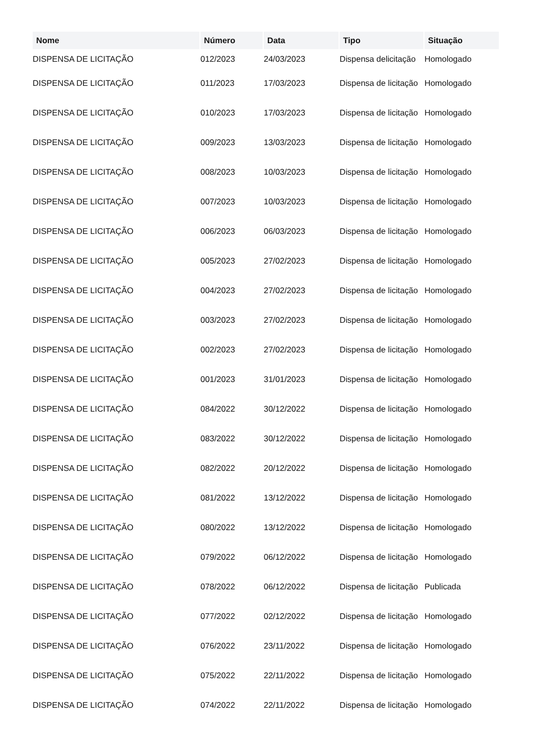| Nome | Número | Data | Tipo | Situação |
| --- | --- | --- | --- | --- |
| DISPENSA DE LICITAÇÃO | 012/2023 | 24/03/2023 | Dispensa delicitação | Homologado |
| DISPENSA DE LICITAÇÃO | 011/2023 | 17/03/2023 | Dispensa de licitação | Homologado |
| DISPENSA DE LICITAÇÃO | 010/2023 | 17/03/2023 | Dispensa de licitação | Homologado |
| DISPENSA DE LICITAÇÃO | 009/2023 | 13/03/2023 | Dispensa de licitação | Homologado |
| DISPENSA DE LICITAÇÃO | 008/2023 | 10/03/2023 | Dispensa de licitação | Homologado |
| DISPENSA DE LICITAÇÃO | 007/2023 | 10/03/2023 | Dispensa de licitação | Homologado |
| DISPENSA DE LICITAÇÃO | 006/2023 | 06/03/2023 | Dispensa de licitação | Homologado |
| DISPENSA DE LICITAÇÃO | 005/2023 | 27/02/2023 | Dispensa de licitação | Homologado |
| DISPENSA DE LICITAÇÃO | 004/2023 | 27/02/2023 | Dispensa de licitação | Homologado |
| DISPENSA DE LICITAÇÃO | 003/2023 | 27/02/2023 | Dispensa de licitação | Homologado |
| DISPENSA DE LICITAÇÃO | 002/2023 | 27/02/2023 | Dispensa de licitação | Homologado |
| DISPENSA DE LICITAÇÃO | 001/2023 | 31/01/2023 | Dispensa de licitação | Homologado |
| DISPENSA DE LICITAÇÃO | 084/2022 | 30/12/2022 | Dispensa de licitação | Homologado |
| DISPENSA DE LICITAÇÃO | 083/2022 | 30/12/2022 | Dispensa de licitação | Homologado |
| DISPENSA DE LICITAÇÃO | 082/2022 | 20/12/2022 | Dispensa de licitação | Homologado |
| DISPENSA DE LICITAÇÃO | 081/2022 | 13/12/2022 | Dispensa de licitação | Homologado |
| DISPENSA DE LICITAÇÃO | 080/2022 | 13/12/2022 | Dispensa de licitação | Homologado |
| DISPENSA DE LICITAÇÃO | 079/2022 | 06/12/2022 | Dispensa de licitação | Homologado |
| DISPENSA DE LICITAÇÃO | 078/2022 | 06/12/2022 | Dispensa de licitação | Publicada |
| DISPENSA DE LICITAÇÃO | 077/2022 | 02/12/2022 | Dispensa de licitação | Homologado |
| DISPENSA DE LICITAÇÃO | 076/2022 | 23/11/2022 | Dispensa de licitação | Homologado |
| DISPENSA DE LICITAÇÃO | 075/2022 | 22/11/2022 | Dispensa de licitação | Homologado |
| DISPENSA DE LICITAÇÃO | 074/2022 | 22/11/2022 | Dispensa de licitação | Homologado |